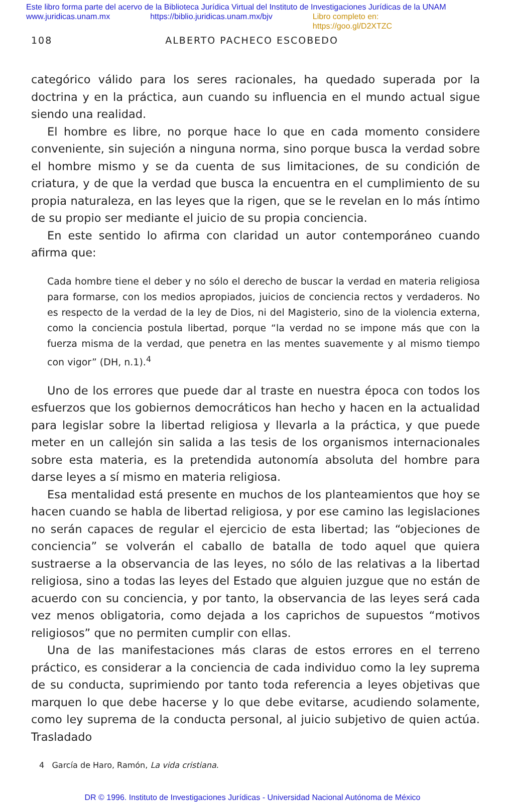Este libro forma parte del acervo de la Biblioteca Jurídica Virtual del Instituto de Investigaciones Jurídicas de la UNAM
www.juridicas.unam.mx https://biblio.juridicas.unam.mx/bjv Libro completo en: https://goo.gl/D2XTZC
108 ALBERTO PACHECO ESCOBEDO
categórico válido para los seres racionales, ha quedado superada por la doctrina y en la práctica, aun cuando su influencia en el mundo actual sigue siendo una realidad.
El hombre es libre, no porque hace lo que en cada momento considere conveniente, sin sujeción a ninguna norma, sino porque busca la verdad sobre el hombre mismo y se da cuenta de sus limitaciones, de su condición de criatura, y de que la verdad que busca la encuentra en el cumplimiento de su propia naturaleza, en las leyes que la rigen, que se le revelan en lo más íntimo de su propio ser mediante el juicio de su propia conciencia.
En este sentido lo afirma con claridad un autor contemporáneo cuando afirma que:
Cada hombre tiene el deber y no sólo el derecho de buscar la verdad en materia religiosa para formarse, con los medios apropiados, juicios de conciencia rectos y verdaderos. No es respecto de la verdad de la ley de Dios, ni del Magisterio, sino de la violencia externa, como la conciencia postula libertad, porque “la verdad no se impone más que con la fuerza misma de la verdad, que penetra en las mentes suavemente y al mismo tiempo con vigor” (DH, n.1).<sup>4</sup>
Uno de los errores que puede dar al traste en nuestra época con todos los esfuerzos que los gobiernos democráticos han hecho y hacen en la actualidad para legislar sobre la libertad religiosa y llevarla a la práctica, y que puede meter en un callejón sin salida a las tesis de los organismos internacionales sobre esta materia, es la pretendida autonomía absoluta del hombre para darse leyes a sí mismo en materia religiosa.
Esa mentalidad está presente en muchos de los planteamientos que hoy se hacen cuando se habla de libertad religiosa, y por ese camino las legislaciones no serán capaces de regular el ejercicio de esta libertad; las “objeciones de conciencia” se volverán el caballo de batalla de todo aquel que quiera sustraerse a la observancia de las leyes, no sólo de las relativas a la libertad religiosa, sino a todas las leyes del Estado que alguien juzgue que no están de acuerdo con su conciencia, y por tanto, la observancia de las leyes será cada vez menos obligatoria, como dejada a los caprichos de supuestos “motivos religiosos” que no permiten cumplir con ellas.
Una de las manifestaciones más claras de estos errores en el terreno práctico, es considerar a la conciencia de cada individuo como la ley suprema de su conducta, suprimiendo por tanto toda referencia a leyes objetivas que marquen lo que debe hacerse y lo que debe evitarse, acudiendo solamente, como ley suprema de la conducta personal, al juicio subjetivo de quien actúa. Trasladado
4 García de Haro, Ramón, La vida cristiana.
DR © 1996. Instituto de Investigaciones Jurídicas - Universidad Nacional Autónoma de México